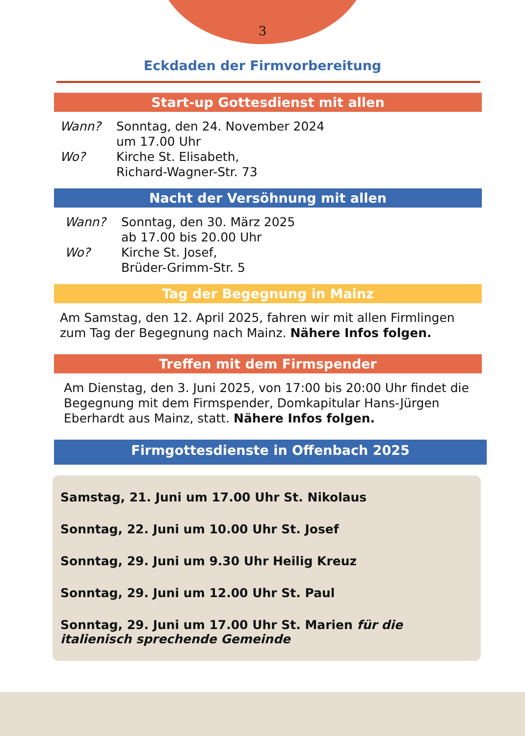3
Eckdaden der Firmvorbereitung
Start-up Gottesdienst mit allen
Wann? Sonntag, den 24. November 2024
um 17.00 Uhr
Wo? Kirche St. Elisabeth,
Richard-Wagner-Str. 73
Nacht der Versöhnung mit allen
Wann? Sonntag, den 30. März 2025
ab 17.00 bis 20.00 Uhr
Wo? Kirche St. Josef,
Brüder-Grimm-Str. 5
Tag der Begegnung in Mainz
Am Samstag, den 12. April 2025, fahren wir mit allen Firmlingen zum Tag der Begegnung nach Mainz. Nähere Infos folgen.
Treffen mit dem Firmspender
Am Dienstag, den 3. Juni 2025, von 17:00 bis 20:00 Uhr findet die Begegnung mit dem Firmspender, Domkapitular Hans-Jürgen Eberhardt aus Mainz, statt. Nähere Infos folgen.
Firmgottesdienste in Offenbach 2025
Samstag, 21. Juni um 17.00 Uhr St. Nikolaus
Sonntag, 22. Juni um 10.00 Uhr St. Josef
Sonntag, 29. Juni um 9.30 Uhr Heilig Kreuz
Sonntag, 29. Juni um 12.00 Uhr St. Paul
Sonntag, 29. Juni um 17.00 Uhr St. Marien für die italienisch sprechende Gemeinde